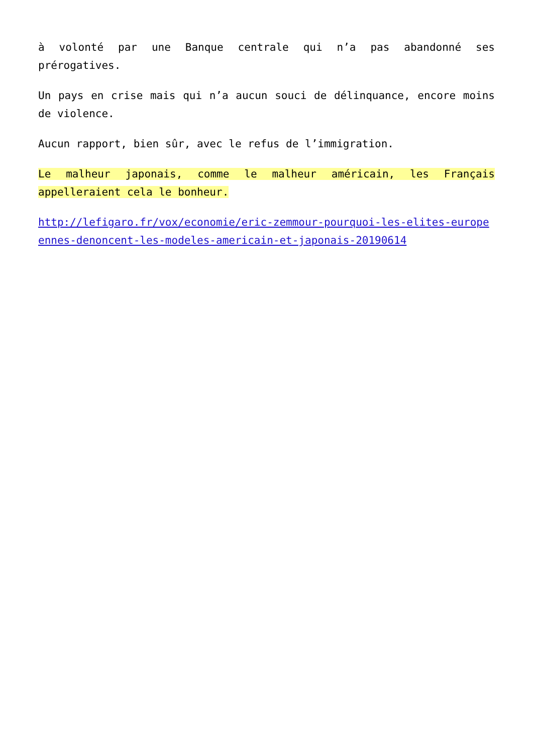à volonté par une Banque centrale qui n’a pas abandonné ses prérogatives.
Un pays en crise mais qui n’a aucun souci de délinquance, encore moins de violence.
Aucun rapport, bien sûr, avec le refus de l’immigration.
Le malheur japonais, comme le malheur américain, les Français appelleraient cela le bonheur.
http://lefigaro.fr/vox/economie/eric-zemmour-pourquoi-les-elites-europeennes-denoncent-les-modeles-americain-et-japonais-20190614